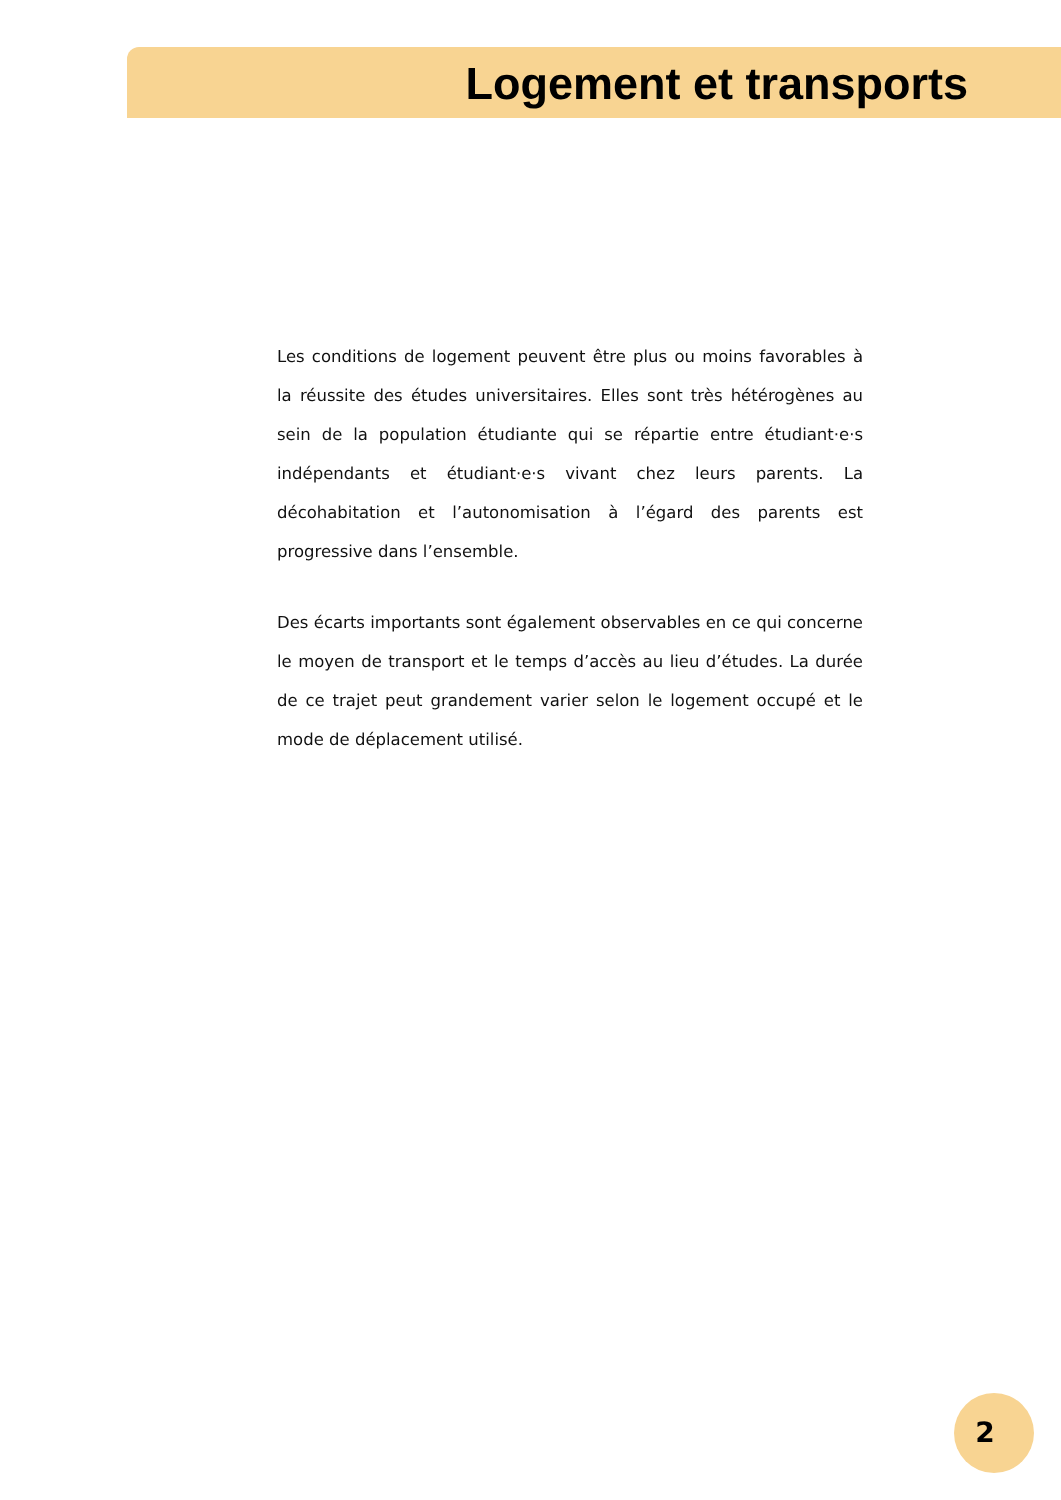Logement et transports
Les conditions de logement peuvent être plus ou moins favorables à la réussite des études universitaires. Elles sont très hétérogènes au sein de la population étudiante qui se répartie entre étudiant·e·s indépendants et étudiant·e·s vivant chez leurs parents. La décohabitation et l’autonomisation à l’égard des parents est progressive dans l’ensemble.
Des écarts importants sont également observables en ce qui concerne le moyen de transport et le temps d’accès au lieu d’études. La durée de ce trajet peut grandement varier selon le logement occupé et le mode de déplacement utilisé.
2